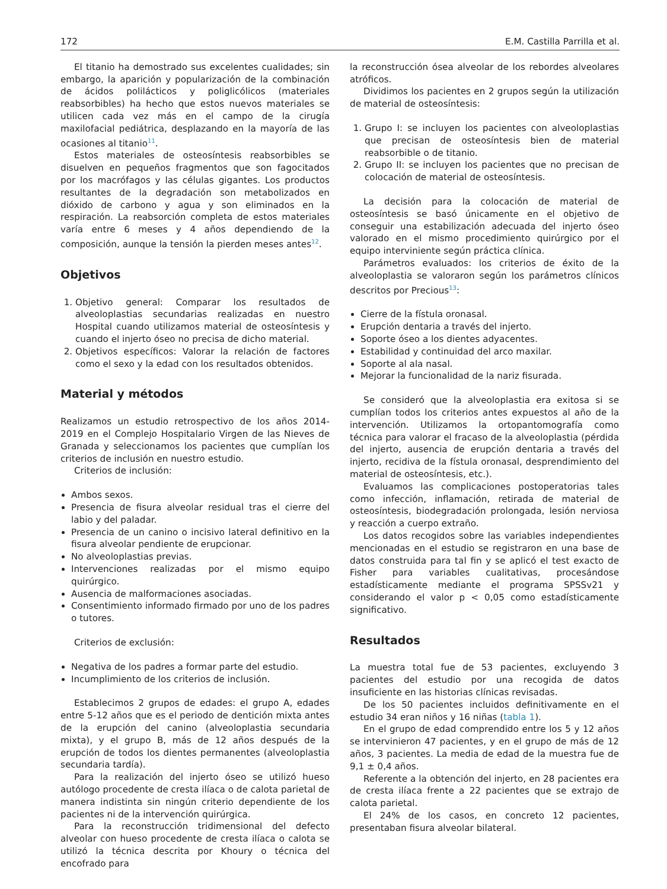172 E.M. Castilla Parrilla et al.
El titanio ha demostrado sus excelentes cualidades; sin embargo, la aparición y popularización de la combinación de ácidos polilácticos y poliglicólicos (materiales reabsorbibles) ha hecho que estos nuevos materiales se utilicen cada vez más en el campo de la cirugía maxilofacial pediátrica, desplazando en la mayoría de las ocasiones al titanio<sup>11</sup>.
Estos materiales de osteosíntesis reabsorbibles se disuelven en pequeños fragmentos que son fagocitados por los macrófagos y las células gigantes. Los productos resultantes de la degradación son metabolizados en dióxido de carbono y agua y son eliminados en la respiración. La reabsorción completa de estos materiales varía entre 6 meses y 4 años dependiendo de la composición, aunque la tensión la pierden meses antes<sup>12</sup>.
Objetivos
1. Objetivo general: Comparar los resultados de alveoloplastias secundarias realizadas en nuestro Hospital cuando utilizamos material de osteosíntesis y cuando el injerto óseo no precisa de dicho material.
2. Objetivos específicos: Valorar la relación de factores como el sexo y la edad con los resultados obtenidos.
Material y métodos
Realizamos un estudio retrospectivo de los años 2014-2019 en el Complejo Hospitalario Virgen de las Nieves de Granada y seleccionamos los pacientes que cumplían los criterios de inclusión en nuestro estudio.
Criterios de inclusión:
Ambos sexos.
Presencia de fisura alveolar residual tras el cierre del labio y del paladar.
Presencia de un canino o incisivo lateral definitivo en la fisura alveolar pendiente de erupcionar.
No alveoloplastias previas.
Intervenciones realizadas por el mismo equipo quirúrgico.
Ausencia de malformaciones asociadas.
Consentimiento informado firmado por uno de los padres o tutores.
Criterios de exclusión:
Negativa de los padres a formar parte del estudio.
Incumplimiento de los criterios de inclusión.
Establecimos 2 grupos de edades: el grupo A, edades entre 5-12 años que es el periodo de dentición mixta antes de la erupción del canino (alveoloplastia secundaria mixta), y el grupo B, más de 12 años después de la erupción de todos los dientes permanentes (alveoloplastia secundaria tardía).
Para la realización del injerto óseo se utilizó hueso autólogo procedente de cresta ilíaca o de calota parietal de manera indistinta sin ningún criterio dependiente de los pacientes ni de la intervención quirúrgica.
Para la reconstrucción tridimensional del defecto alveolar con hueso procedente de cresta ilíaca o calota se utilizó la técnica descrita por Khoury o técnica del encofrado para
la reconstrucción ósea alveolar de los rebordes alveolares atróficos.
Dividimos los pacientes en 2 grupos según la utilización de material de osteosíntesis:
1. Grupo I: se incluyen los pacientes con alveoloplastias que precisan de osteosíntesis bien de material reabsorbible o de titanio.
2. Grupo II: se incluyen los pacientes que no precisan de colocación de material de osteosíntesis.
La decisión para la colocación de material de osteosíntesis se basó únicamente en el objetivo de conseguir una estabilización adecuada del injerto óseo valorado en el mismo procedimiento quirúrgico por el equipo interviniente según práctica clínica.
Parámetros evaluados: los criterios de éxito de la alveoloplastia se valoraron según los parámetros clínicos descritos por Precious<sup>13</sup>:
Cierre de la fístula oronasal.
Erupción dentaria a través del injerto.
Soporte óseo a los dientes adyacentes.
Estabilidad y continuidad del arco maxilar.
Soporte al ala nasal.
Mejorar la funcionalidad de la nariz fisurada.
Se consideró que la alveoloplastia era exitosa si se cumplían todos los criterios antes expuestos al año de la intervención. Utilizamos la ortopantomografía como técnica para valorar el fracaso de la alveoloplastia (pérdida del injerto, ausencia de erupción dentaria a través del injerto, recidiva de la fístula oronasal, desprendimiento del material de osteosíntesis, etc.).
Evaluamos las complicaciones postoperatorias tales como infección, inflamación, retirada de material de osteosíntesis, biodegradación prolongada, lesión nerviosa y reacción a cuerpo extraño.
Los datos recogidos sobre las variables independientes mencionadas en el estudio se registraron en una base de datos construida para tal fin y se aplicó el test exacto de Fisher para variables cualitativas, procesándose estadísticamente mediante el programa SPSSv21 y considerando el valor p < 0,05 como estadísticamente significativo.
Resultados
La muestra total fue de 53 pacientes, excluyendo 3 pacientes del estudio por una recogida de datos insuficiente en las historias clínicas revisadas.
De los 50 pacientes incluidos definitivamente en el estudio 34 eran niños y 16 niñas (tabla 1).
En el grupo de edad comprendido entre los 5 y 12 años se intervinieron 47 pacientes, y en el grupo de más de 12 años, 3 pacientes. La media de edad de la muestra fue de 9,1 ± 0,4 años.
Referente a la obtención del injerto, en 28 pacientes era de cresta ilíaca frente a 22 pacientes que se extrajo de calota parietal.
El 24% de los casos, en concreto 12 pacientes, presentaban fisura alveolar bilateral.